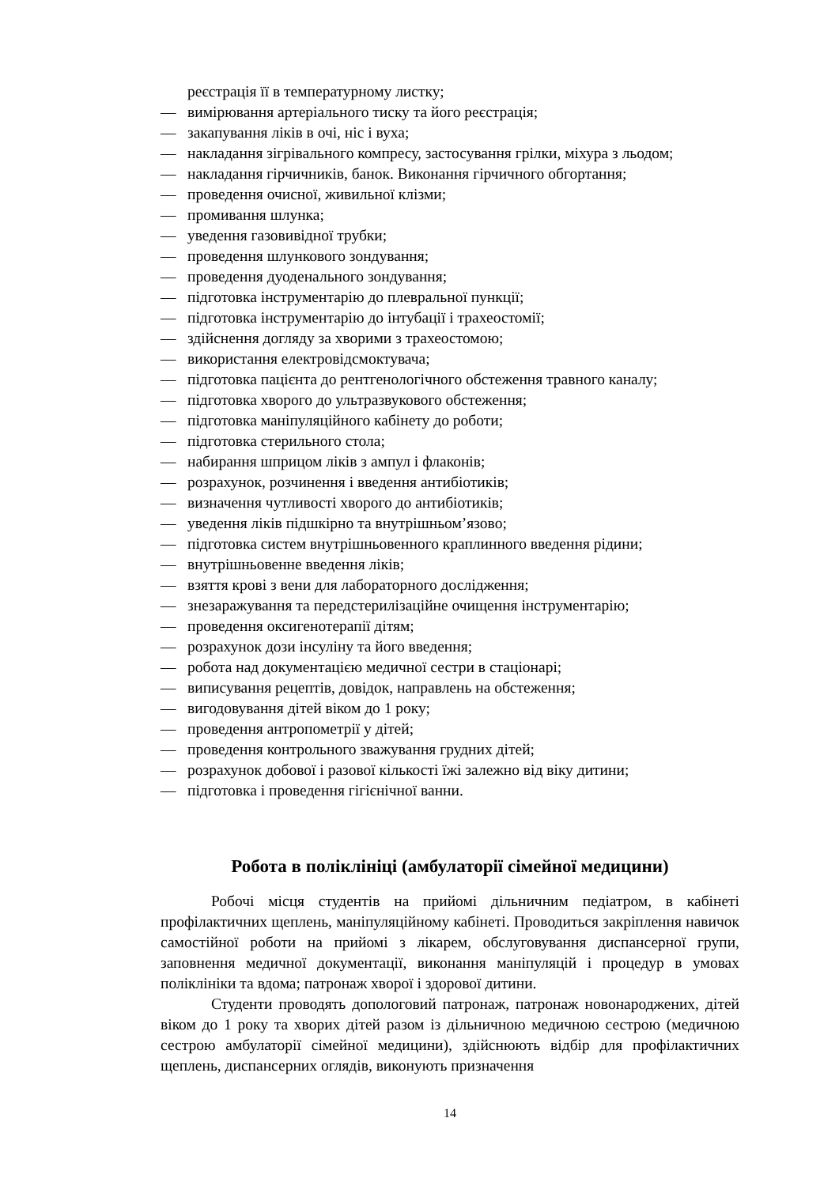реєстрація її в температурному листку;
— вимірювання артеріального тиску та його реєстрація;
— закапування ліків в очі, ніс і вуха;
— накладання зігрівального компресу, застосування грілки, міхура з льодом;
— накладання гірчичників, банок. Виконання гірчичного обгортання;
— проведення очисної, живильної клізми;
— промивання шлунка;
— уведення газовивідної трубки;
— проведення шлункового зондування;
— проведення дуоденального зондування;
— підготовка інструментарію до плевральної пункції;
— підготовка інструментарію до інтубації і трахеостомії;
— здійснення догляду за хворими з трахеостомою;
— використання електровідсмоктувача;
— підготовка пацієнта до рентгенологічного обстеження травного каналу;
— підготовка хворого до ультразвукового обстеження;
— підготовка маніпуляційного кабінету до роботи;
— підготовка стерильного стола;
— набирання шприцом ліків з ампул і флаконів;
— розрахунок, розчинення і введення антибіотиків;
— визначення чутливості хворого до антибіотиків;
— уведення ліків підшкірно та внутрішньом’язово;
— підготовка систем внутрішньовенного краплинного введення рідини;
— внутрішньовенне введення ліків;
— взяття крові з вени для лабораторного дослідження;
— знезаражування та передстерилізаційне очищення інструментарію;
— проведення оксигенотерапії дітям;
— розрахунок дози інсуліну та його введення;
— робота над документацією медичної сестри в стаціонарі;
— виписування рецептів, довідок, направлень на обстеження;
— вигодовування дітей віком до 1 року;
— проведення антропометрії у дітей;
— проведення контрольного зважування грудних дітей;
— розрахунок добової і разової кількості їжі залежно від віку дитини;
— підготовка і проведення гігієнічної ванни.
Робота в поліклініці (амбулаторії сімейної медицини)
Робочі місця студентів на прийомі дільничним педіатром, в кабінеті профілактичних щеплень, маніпуляційному кабінеті. Проводиться закріплення навичок самостійної роботи на прийомі з лікарем, обслуговування диспансерної групи, заповнення медичної документації, виконання маніпуляцій і процедур в умовах поліклініки та вдома; патронаж хворої і здорової дитини.
Студенти проводять допологовий патронаж, патронаж новонароджених, дітей віком до 1 року та хворих дітей разом із дільничною медичною сестрою (медичною сестрою амбулаторії сімейної медицини), здійснюють відбір для профілактичних щеплень, диспансерних оглядів, виконують призначення
14